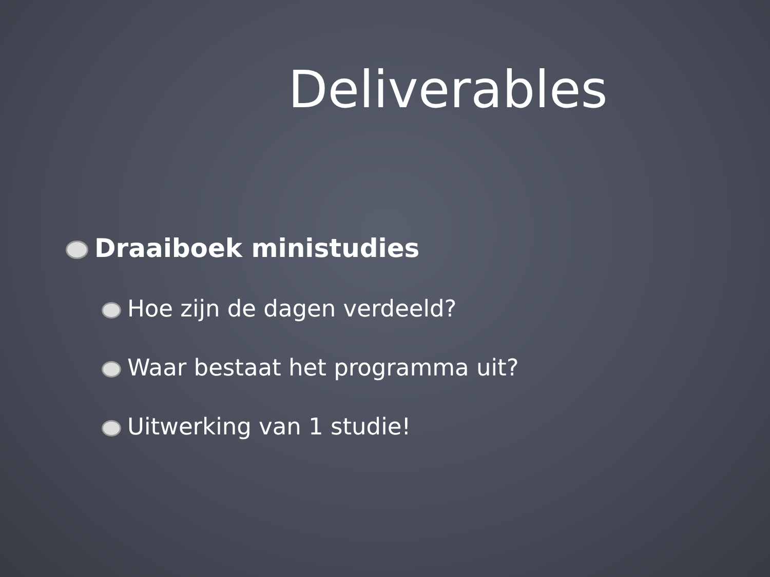Deliverables
Draaiboek ministudies
Hoe zijn de dagen verdeeld?
Waar bestaat het programma uit?
Uitwerking van 1 studie!